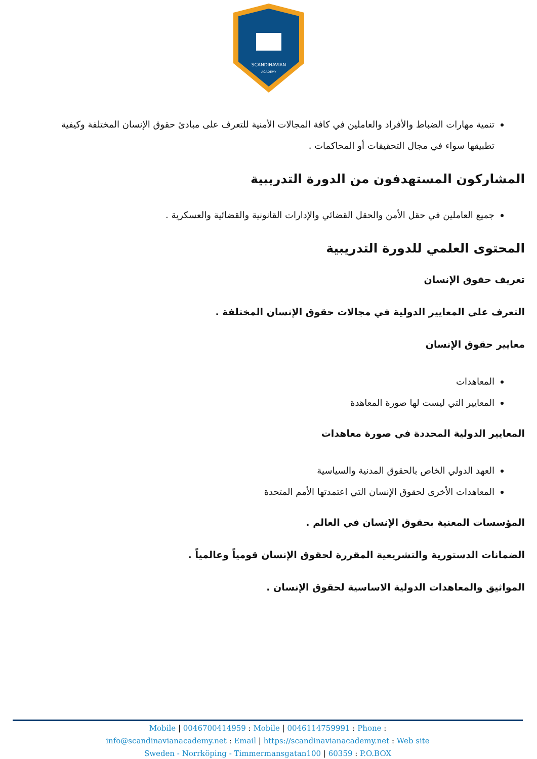SCANDINAVIAN
ACADEMY
تنمية مهارات الضباط والأفراد والعاملين في كافة المجالات الأمنية للتعرف على مبادئ حقوق الإنسان المختلفة وكيفية تطبيقها سواء في مجال التحقيقات أو المحاكمات .
المشاركون المستهدفون من الدورة التدريبية
جميع العاملين في حقل الأمن والحقل القضائي والإدارات القانونية والقضائية والعسكرية .
المحتوى العلمي للدورة التدريبية
تعريف حقوق الإنسان
التعرف على المعايير الدولية في مجالات حقوق الإنسان المختلفة .
معايير حقوق الإنسان
المعاهدات
المعايير التي ليست لها صورة المعاهدة
المعايير الدولية المحددة في صورة معاهدات
العهد الدولي الخاص بالحقوق المدنية والسياسية
المعاهدات الأخرى لحقوق الإنسان التي اعتمدتها الأمم المتحدة
المؤسسات المعنية بحقوق الإنسان في العالم .
الضمانات الدستورية والتشريعية المقررة لحقوق الإنسان قومياً وعالمياً .
المواثيق والمعاهدات الدولية الاساسية لحقوق الإنسان .
Mobile | 0046700414959 : Mobile | 0046114759991 : Phone :
info@scandinavianacademy.net : Email | https://scandinavianacademy.net : Web site
Sweden - Norrköping - Timmermansgatan100 | 60359 : P.O.BOX